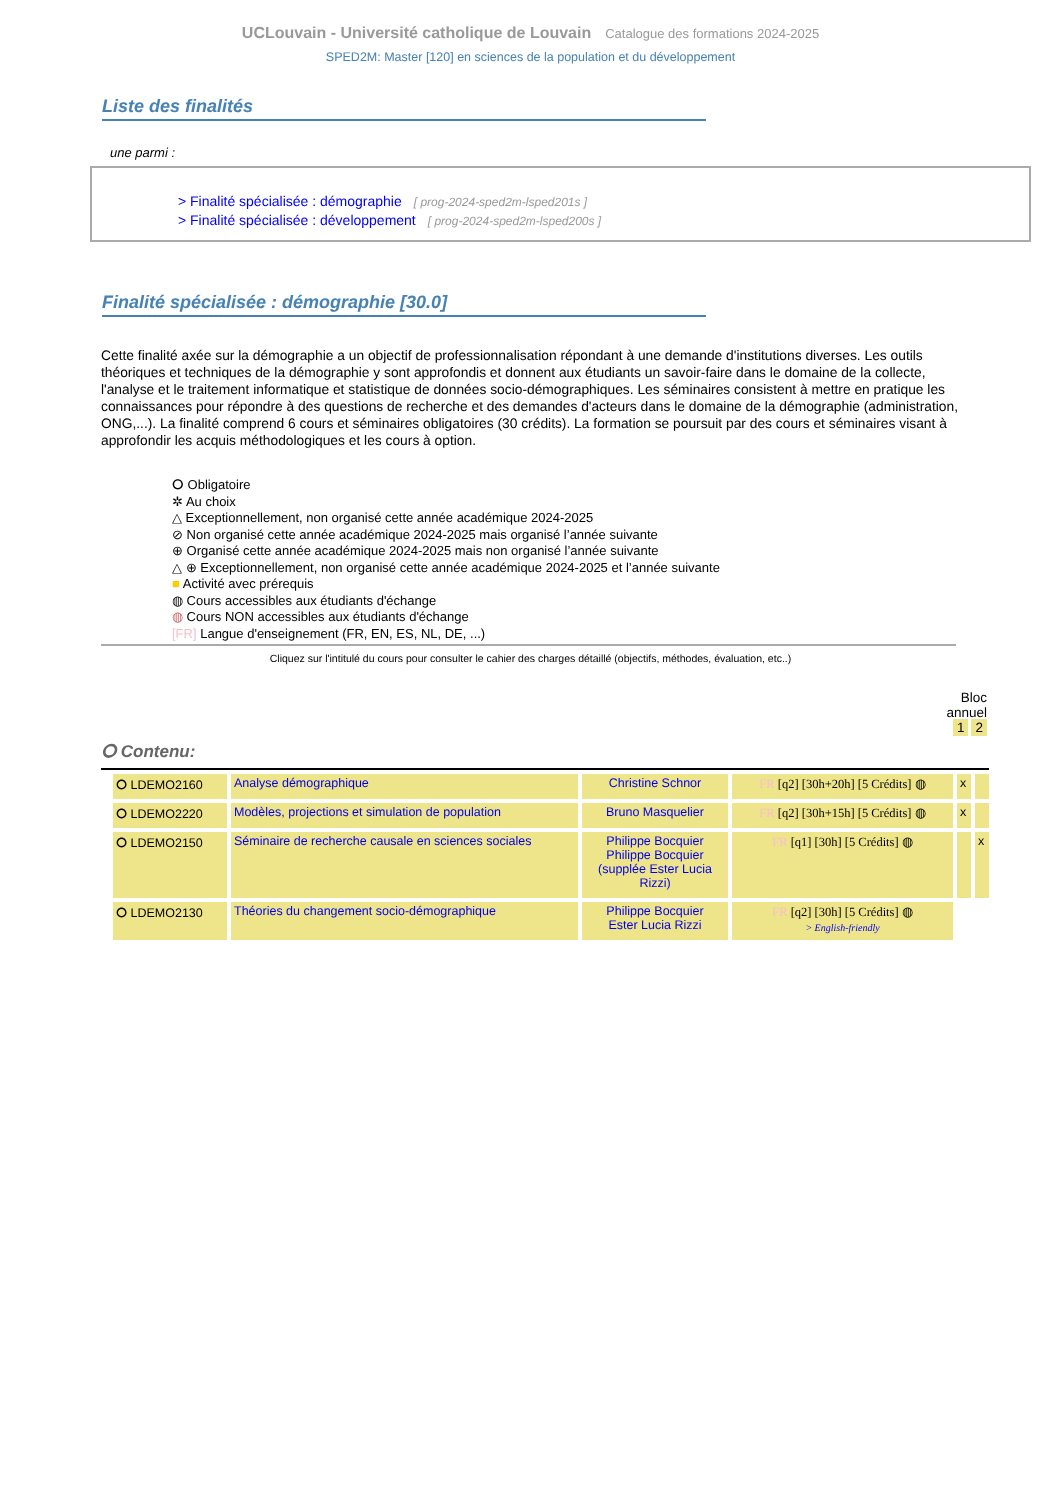UCLouvain - Université catholique de Louvain Catalogue des formations 2024-2025
SPED2M: Master [120] en sciences de la population et du développement
Liste des finalités
une parmi :
> Finalité spécialisée : démographie [ prog-2024-sped2m-lsped201s ]
> Finalité spécialisée : développement [ prog-2024-sped2m-lsped200s ]
Finalité spécialisée : démographie [30.0]
Cette finalité axée sur la démographie a un objectif de professionnalisation répondant à une demande d'institutions diverses. Les outils théoriques et techniques de la démographie y sont approfondis et donnent aux étudiants un savoir-faire dans le domaine de la collecte, l'analyse et le traitement informatique et statistique de données socio-démographiques. Les séminaires consistent à mettre en pratique les connaissances pour répondre à des questions de recherche et des demandes d'acteurs dans le domaine de la démographie (administration, ONG,...). La finalité comprend 6 cours et séminaires obligatoires (30 crédits). La formation se poursuit par des cours et séminaires visant à approfondir les acquis méthodologiques et les cours à option.
⭘ Obligatoire
✲ Au choix
△ Exceptionnellement, non organisé cette année académique 2024-2025
⊘ Non organisé cette année académique 2024-2025 mais organisé l’année suivante
⊕ Organisé cette année académique 2024-2025 mais non organisé l’année suivante
△ ⊕ Exceptionnellement, non organisé cette année académique 2024-2025 et l’année suivante
■ Activité avec prérequis
◍ Cours accessibles aux étudiants d'échange
◍ Cours NON accessibles aux étudiants d'échange
[FR] Langue d'enseignement (FR, EN, ES, NL, DE, ...)
Cliquez sur l'intitulé du cours pour consulter le cahier des charges détaillé (objectifs, méthodes, évaluation, etc..)
Bloc
annuel
1 2
⭘ Contenu:
| ⭘ LDEMO2160 | Analyse démographique | Christine Schnor | FR [q2] [30h+20h] [5 Crédits] ◍ | x | |
| ⭘ LDEMO2220 | Modèles, projections et simulation de population | Bruno Masquelier | FR [q2] [30h+15h] [5 Crédits] ◍ | x | |
| ⭘ LDEMO2150 | Séminaire de recherche causale en sciences sociales | Philippe Bocquier Philippe Bocquier (supplée Ester Lucia Rizzi) | FR [q1] [30h] [5 Crédits] ◍ | | x |
| ⭘ LDEMO2130 | Théories du changement socio-démographique | Philippe Bocquier Ester Lucia Rizzi | FR [q2] [30h] [5 Crédits] ◍ > English-friendly | | |